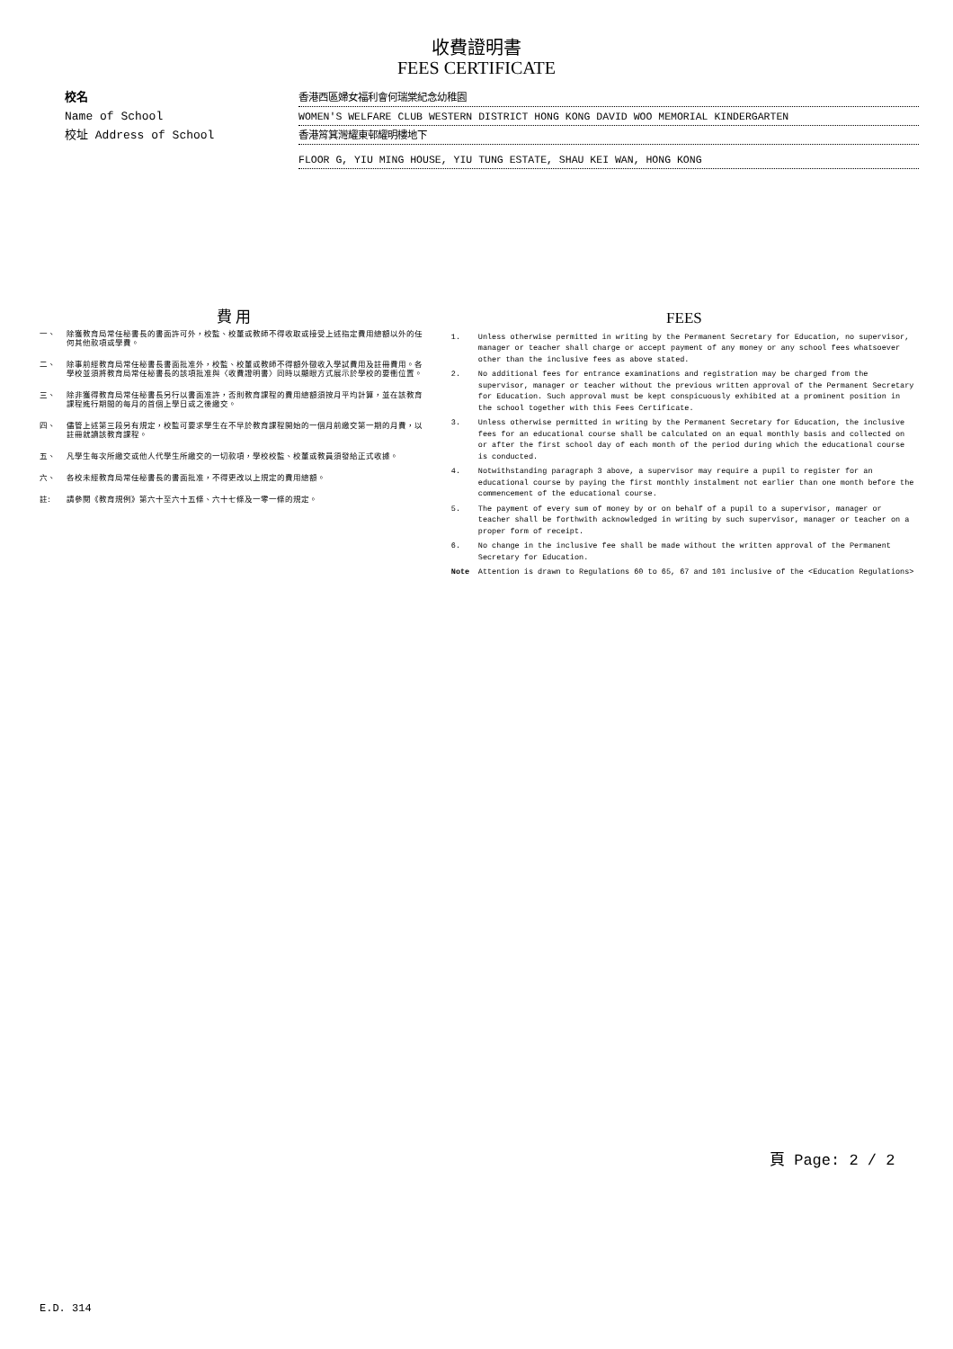收費證明書
FEES CERTIFICATE
校名
香港西區婦女福利會何瑞棠紀念幼稚園
Name of School
WOMEN'S WELFARE CLUB WESTERN DISTRICT HONG KONG DAVID WOO MEMORIAL KINDERGARTEN
校址 Address of School
香港筲箕灣耀東邨耀明樓地下
FLOOR G, YIU MING HOUSE, YIU TUNG ESTATE, SHAU KEI WAN, HONG KONG
費 用
一、 除獲教育局常任秘書長的書面許可外，校監、校董或教師不得收取或接受上述指定費用總額以外的任何其他款項或學費。
二、 除事前經教育局常任秘書長書面批准外，校監、校董或教師不得額外徵收入學試費用及註冊費用。各學校並須將教育局常任秘書長的該項批准與〈收費證明書〉同時以顯眼方式展示於學校的要衝位置。
三、 除非獲得教育局常任秘書長另行以書面准許，否則教育課程的費用總額須按月平均計算，並在該教育課程進行期間的每月的首個上學日或之後繳交。
四、 儘管上述第三段另有規定，校監可要求學生在不早於教育課程開始的一個月前繳交第一期的月費，以註冊就讀該教育課程。
五、 凡學生每次所繳交或他人代學生所繳交的一切款項，學校校監、校董或教員須發給正式收據。
六、 各校未經教育局常任秘書長的書面批准，不得更改以上規定的費用總額。
註: 請參閱《教育規例》第六十至六十五條、六十七條及一零一條的規定。
FEES
1. Unless otherwise permitted in writing by the Permanent Secretary for Education, no supervisor, manager or teacher shall charge or accept payment of any money or any school fees whatsoever other than the inclusive fees as above stated.
2. No additional fees for entrance examinations and registration may be charged from the supervisor, manager or teacher without the previous written approval of the Permanent Secretary for Education. Such approval must be kept conspicuously exhibited at a prominent position in the school together with this Fees Certificate.
3. Unless otherwise permitted in writing by the Permanent Secretary for Education, the inclusive fees for an educational course shall be calculated on an equal monthly basis and collected on or after the first school day of each month of the period during which the educational course is conducted.
4. Notwithstanding paragraph 3 above, a supervisor may require a pupil to register for an educational course by paying the first monthly instalment not earlier than one month before the commencement of the educational course.
5. The payment of every sum of money by or on behalf of a pupil to a supervisor, manager or teacher shall be forthwith acknowledged in writing by such supervisor, manager or teacher on a proper form of receipt.
6. No change in the inclusive fee shall be made without the written approval of the Permanent Secretary for Education.
Note Attention is drawn to Regulations 60 to 65, 67 and 101 inclusive of the <Education Regulations>
頁 Page: 2 / 2
E.D. 314